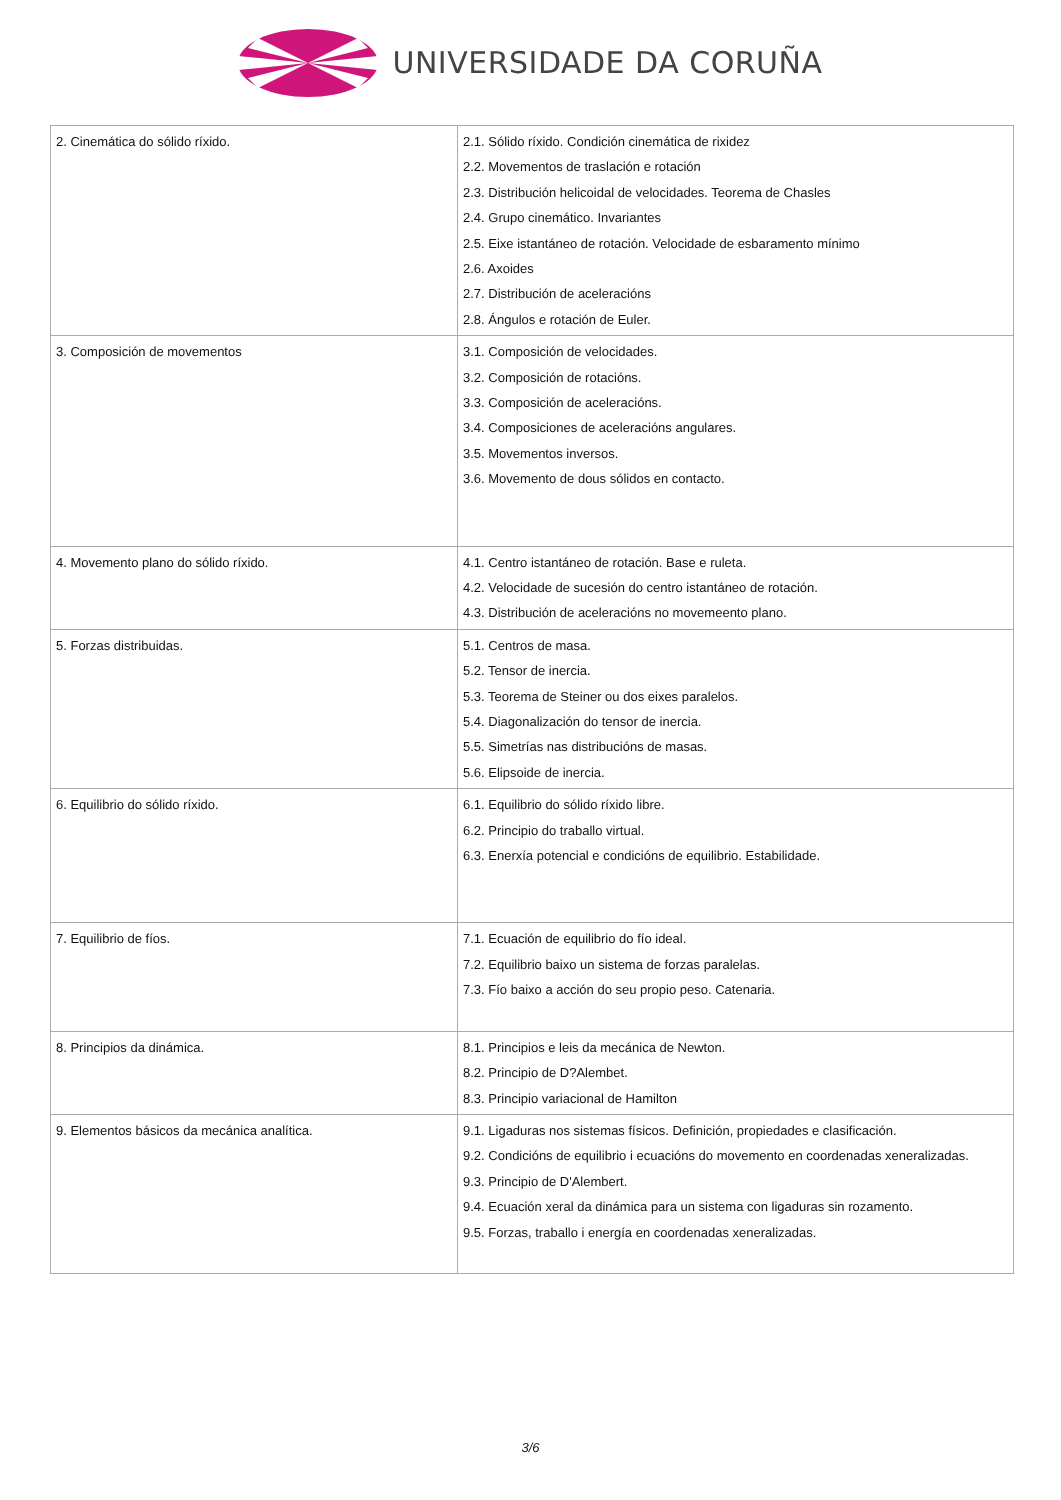UNIVERSIDADE DA CORUÑA
| 2. Cinemática do sólido ríxido. | 2.1. Sólido ríxido. Condición cinemática de rixidez 2.2. Movementos de traslación e rotación 2.3. Distribución helicoidal de velocidades. Teorema de Chasles 2.4. Grupo cinemático. Invariantes 2.5. Eixe istantáneo de rotación. Velocidade de esbaramento mínimo 2.6. Axoides 2.7. Distribución de aceleracións 2.8. Ángulos e rotación de Euler. |
| 3. Composición de movementos | 3.1. Composición de velocidades. 3.2. Composición de rotacións. 3.3. Composición de aceleracións. 3.4. Composiciones de aceleracións angulares. 3.5. Movementos inversos. 3.6. Movemento de dous sólidos en contacto. |
| 4. Movemento plano do sólido ríxido. | 4.1. Centro istantáneo de rotación. Base e ruleta. 4.2. Velocidade de sucesión do centro istantáneo de rotación. 4.3. Distribución de aceleracións no movemeento plano. |
| 5. Forzas distribuidas. | 5.1. Centros de masa. 5.2. Tensor de inercia. 5.3. Teorema de Steiner ou dos eixes paralelos. 5.4. Diagonalización do tensor de inercia. 5.5. Simetrías nas distribucións de masas. 5.6. Elipsoide de inercia. |
| 6. Equilibrio do sólido ríxido. | 6.1. Equilibrio do sólido ríxido libre. 6.2. Principio do traballo virtual. 6.3. Enerxía potencial e condicións de equilibrio. Estabilidade. |
| 7. Equilibrio de fíos. | 7.1. Ecuación de equilibrio do fío ideal. 7.2. Equilibrio baixo un sistema de forzas paralelas. 7.3. Fío baixo a acción do seu propio peso. Catenaria. |
| 8. Principios da dinámica. | 8.1. Principios e leis da mecánica de Newton. 8.2. Principio de D?Alembet. 8.3. Principio variacional de Hamilton |
| 9. Elementos básicos da mecánica analítica. | 9.1. Ligaduras nos sistemas físicos. Definición, propiedades e clasificación. 9.2. Condicións de equilibrio i ecuacións do movemento en coordenadas xeneralizadas. 9.3. Principio de D'Alembert. 9.4. Ecuación xeral da dinámica para un sistema con ligaduras sin rozamento. 9.5. Forzas, traballo i energía en coordenadas xeneralizadas. |
3/6